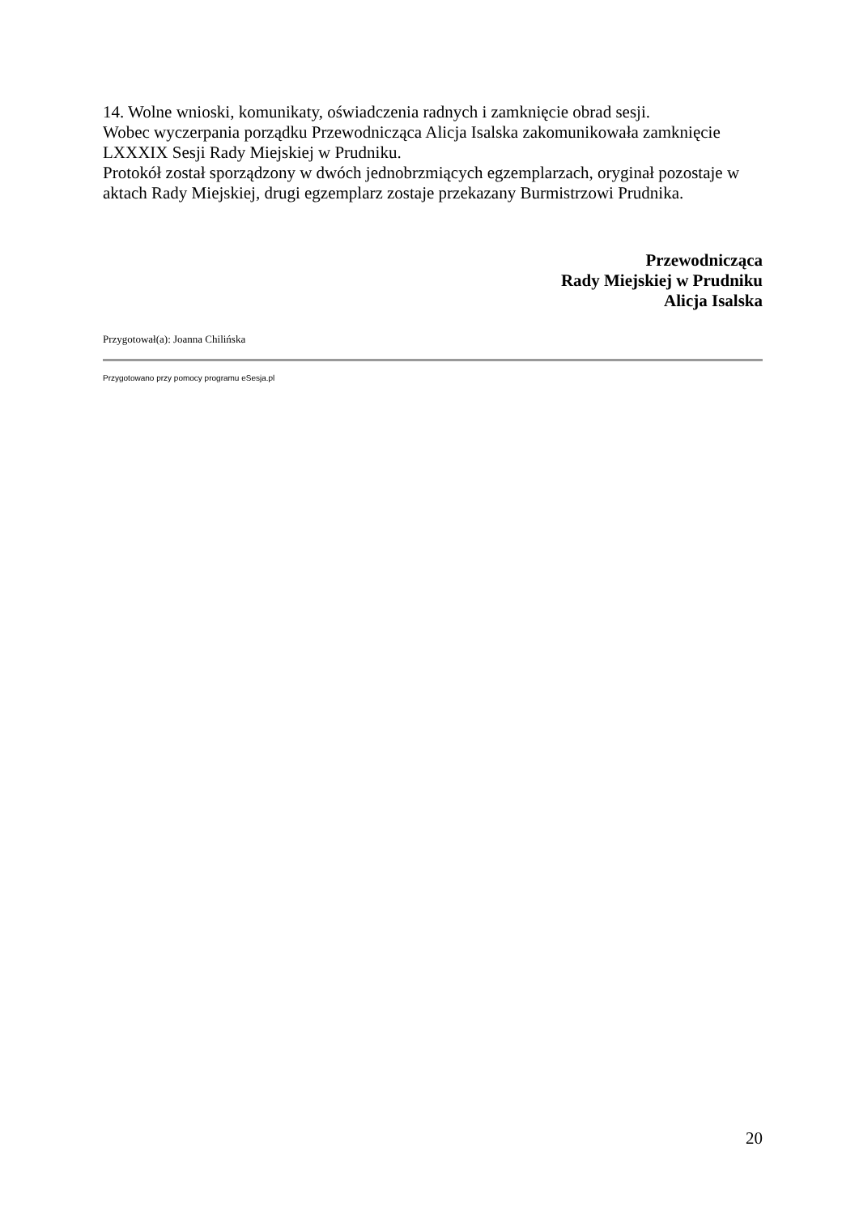14. Wolne wnioski, komunikaty, oświadczenia radnych i zamknięcie obrad sesji.
Wobec wyczerpania porządku Przewodnicząca Alicja Isalska zakomunikowała zamknięcie LXXXIX Sesji Rady Miejskiej w Prudniku.
Protokół został sporządzony w dwóch jednobrzmiących egzemplarzach, oryginał pozostaje w aktach Rady Miejskiej, drugi egzemplarz zostaje przekazany Burmistrzowi Prudnika.
Przewodnicząca
Rady Miejskiej w Prudniku
Alicja Isalska
Przygotował(a): Joanna Chilińska
Przygotowano przy pomocy programu eSesja.pl
20